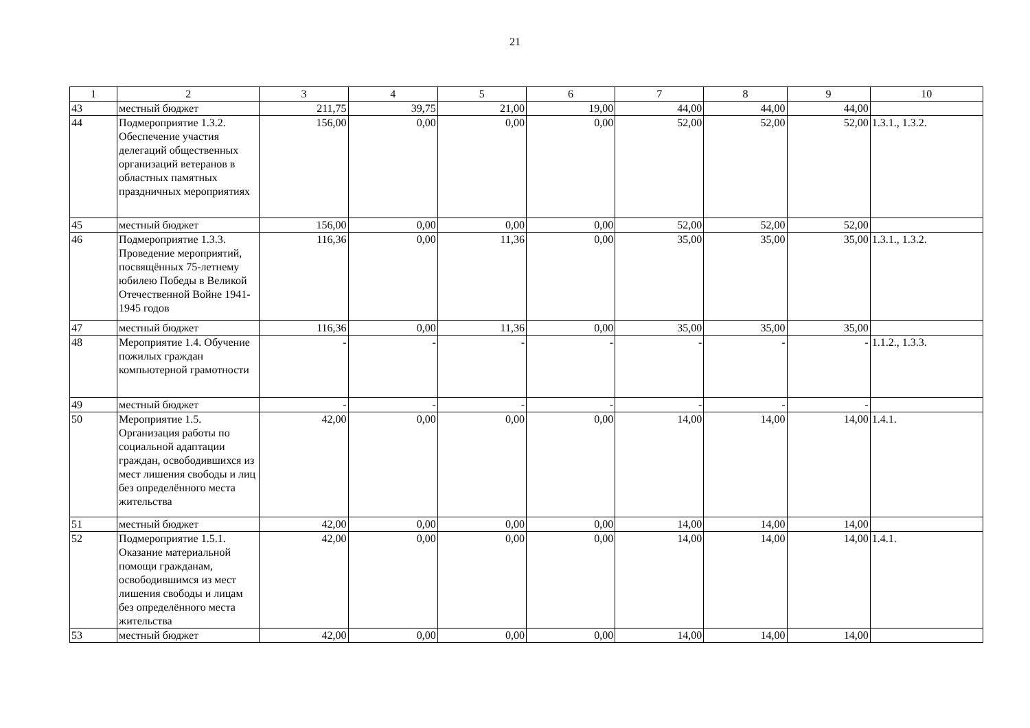21
| 1 | 2 | 3 | 4 | 5 | 6 | 7 | 8 | 9 | 10 |
| --- | --- | --- | --- | --- | --- | --- | --- | --- | --- |
| 43 | местный бюджет | 211,75 | 39,75 | 21,00 | 19,00 | 44,00 | 44,00 | 44,00 | |
| 44 | Подмероприятие 1.3.2. Обеспечение участия делегаций общественных организаций ветеранов в областных памятных праздничных мероприятиях | 156,00 | 0,00 | 0,00 | 0,00 | 52,00 | 52,00 | 52,00 | 1.3.1., 1.3.2. |
| 45 | местный бюджет | 156,00 | 0,00 | 0,00 | 0,00 | 52,00 | 52,00 | 52,00 | |
| 46 | Подмероприятие 1.3.3. Проведение мероприятий, посвящённых 75-летнему юбилею Победы в Великой Отечественной Войне 1941-1945 годов | 116,36 | 0,00 | 11,36 | 0,00 | 35,00 | 35,00 | 35,00 | 1.3.1., 1.3.2. |
| 47 | местный бюджет | 116,36 | 0,00 | 11,36 | 0,00 | 35,00 | 35,00 | 35,00 | |
| 48 | Мероприятие 1.4. Обучение пожилых граждан компьютерной грамотности | - | - | - | - | - | - | - | 1.1.2., 1.3.3. |
| 49 | местный бюджет | - | - | - | - | - | - | - | |
| 50 | Мероприятие 1.5. Организация работы по социальной адаптации граждан, освободившихся из мест лишения свободы и лиц без определённого места жительства | 42,00 | 0,00 | 0,00 | 0,00 | 14,00 | 14,00 | 14,00 | 1.4.1. |
| 51 | местный бюджет | 42,00 | 0,00 | 0,00 | 0,00 | 14,00 | 14,00 | 14,00 | |
| 52 | Подмероприятие 1.5.1. Оказание материальной помощи гражданам, освободившимся из мест лишения свободы и лицам без определённого места жительства | 42,00 | 0,00 | 0,00 | 0,00 | 14,00 | 14,00 | 14,00 | 1.4.1. |
| 53 | местный бюджет | 42,00 | 0,00 | 0,00 | 0,00 | 14,00 | 14,00 | 14,00 | |